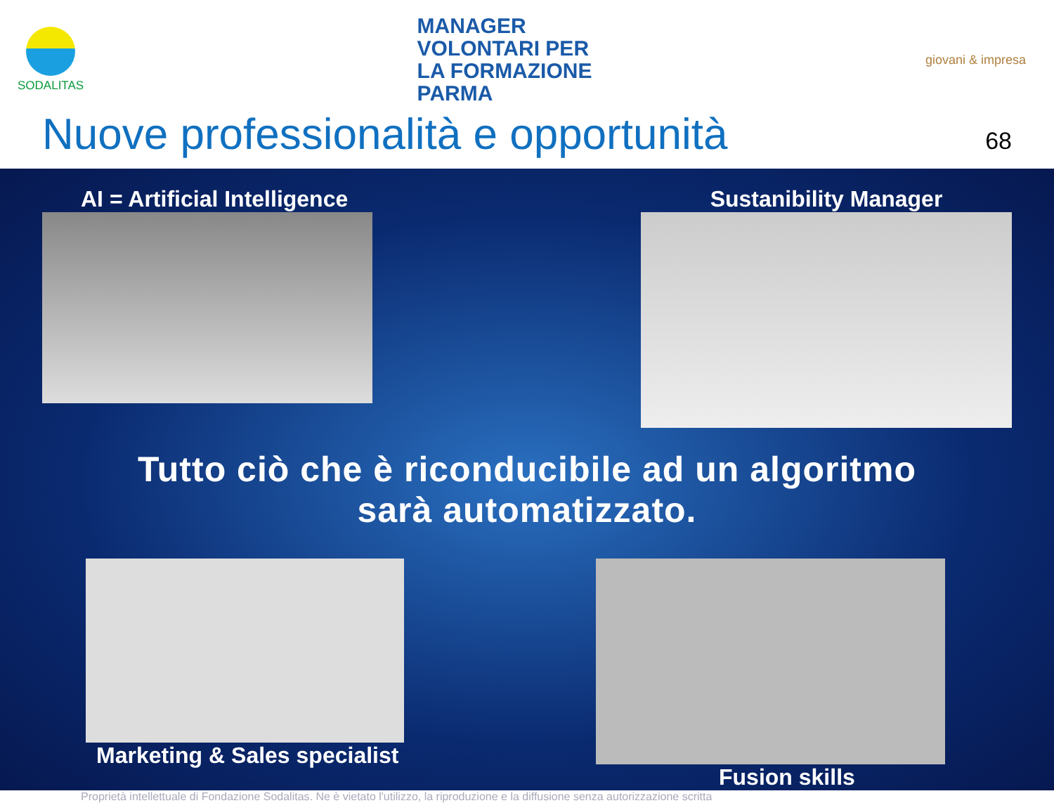SODALITAS
MANAGER
VOLONTARI PER
LA FORMAZIONE
PARMA
giovani & impresa
Nuove professionalità e opportunità 68
AI = Artificial Intelligence Sustanibility Manager
Tutto ciò che è riconducibile ad un algoritmo
sarà automatizzato.
Marketing & Sales specialist Fusion skills
Proprietà intellettuale di Fondazione Sodalitas. Ne è vietato l'utilizzo, la riproduzione e la diffusione senza autorizzazione scritta